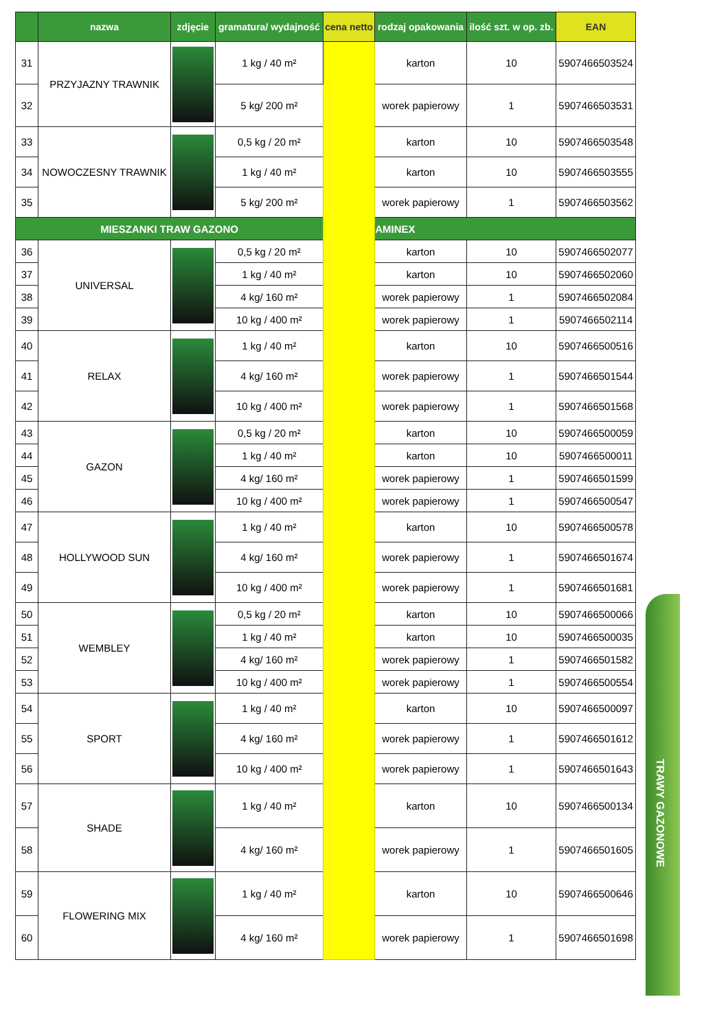| | nazwa | zdjęcie | gramatura/ wydajność | cena netto | rodzaj opakowania | ilość szt. w op. zb. | EAN |
| --- | --- | --- | --- | --- | --- | --- | --- |
| 31 | PRZYJAZNY TRAWNIK | | 1 kg / 40 m² | | karton | 10 | 5907466503524 |
| 32 | | | 5 kg/ 200 m² | | worek papierowy | 1 | 5907466503531 |
| 33 | NOWOCZESNY TRAWNIK | | 0,5 kg / 20 m² | | karton | 10 | 5907466503548 |
| 34 | | | 1 kg / 40 m² | | karton | 10 | 5907466503555 |
| 35 | | | 5 kg/ 200 m² | | worek papierowy | 1 | 5907466503562 |
| MIESZANKI TRAW GAZONO | | | | | AMINEX | | |
| 36 | UNIVERSAL | | 0,5 kg / 20 m² | | karton | 10 | 5907466502077 |
| 37 | | | 1 kg / 40 m² | | karton | 10 | 5907466502060 |
| 38 | | | 4 kg/ 160 m² | | worek papierowy | 1 | 5907466502084 |
| 39 | | | 10 kg / 400 m² | | worek papierowy | 1 | 5907466502114 |
| 40 | RELAX | | 1 kg / 40 m² | | karton | 10 | 5907466500516 |
| 41 | | | 4 kg/ 160 m² | | worek papierowy | 1 | 5907466501544 |
| 42 | | | 10 kg / 400 m² | | worek papierowy | 1 | 5907466501568 |
| 43 | GAZON | | 0,5 kg / 20 m² | | karton | 10 | 5907466500059 |
| 44 | | | 1 kg / 40 m² | | karton | 10 | 5907466500011 |
| 45 | | | 4 kg/ 160 m² | | worek papierowy | 1 | 5907466501599 |
| 46 | | | 10 kg / 400 m² | | worek papierowy | 1 | 5907466500547 |
| 47 | HOLLYWOOD SUN | | 1 kg / 40 m² | | karton | 10 | 5907466500578 |
| 48 | | | 4 kg/ 160 m² | | worek papierowy | 1 | 5907466501674 |
| 49 | | | 10 kg / 400 m² | | worek papierowy | 1 | 5907466501681 |
| 50 | WEMBLEY | | 0,5 kg / 20 m² | | karton | 10 | 5907466500066 |
| 51 | | | 1 kg / 40 m² | | karton | 10 | 5907466500035 |
| 52 | | | 4 kg/ 160 m² | | worek papierowy | 1 | 5907466501582 |
| 53 | | | 10 kg / 400 m² | | worek papierowy | 1 | 5907466500554 |
| 54 | SPORT | | 1 kg / 40 m² | | karton | 10 | 5907466500097 |
| 55 | | | 4 kg/ 160 m² | | worek papierowy | 1 | 5907466501612 |
| 56 | | | 10 kg / 400 m² | | worek papierowy | 1 | 5907466501643 |
| 57 | SHADE | | 1 kg / 40 m² | | karton | 10 | 5907466500134 |
| 58 | | | 4 kg/ 160 m² | | worek papierowy | 1 | 5907466501605 |
| 59 | FLOWERING MIX | | 1 kg / 40 m² | | karton | 10 | 5907466500646 |
| 60 | | | 4 kg/ 160 m² | | worek papierowy | 1 | 5907466501698 |
TRAWY GAZONOWE